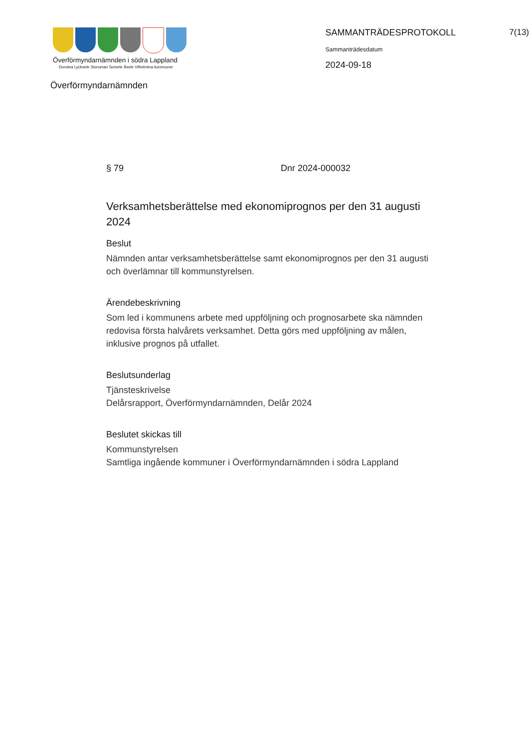Överförmyndarnämnden i södra Lappland
Dorotea Lycksele Storuman Sorsele Åsele Vilhelmina kommuner
Överförmyndarnämnden
SAMMANTRÄDESPROTOKOLL
Sammanträdesdatum
2024-09-18
7(13)
§ 79 Dnr 2024-000032
Verksamhetsberättelse med ekonomiprognos per den 31 augusti 2024
Beslut
Nämnden antar verksamhetsberättelse samt ekonomiprognos per den 31 augusti och överlämnar till kommunstyrelsen.
Ärendebeskrivning
Som led i kommunens arbete med uppföljning och prognosarbete ska nämnden redovisa första halvårets verksamhet. Detta görs med uppföljning av målen, inklusive prognos på utfallet.
Beslutsunderlag
Tjänsteskrivelse
Delårsrapport, Överförmyndarnämnden, Delår 2024
Beslutet skickas till
Kommunstyrelsen
Samtliga ingående kommuner i Överförmyndarnämnden i södra Lappland